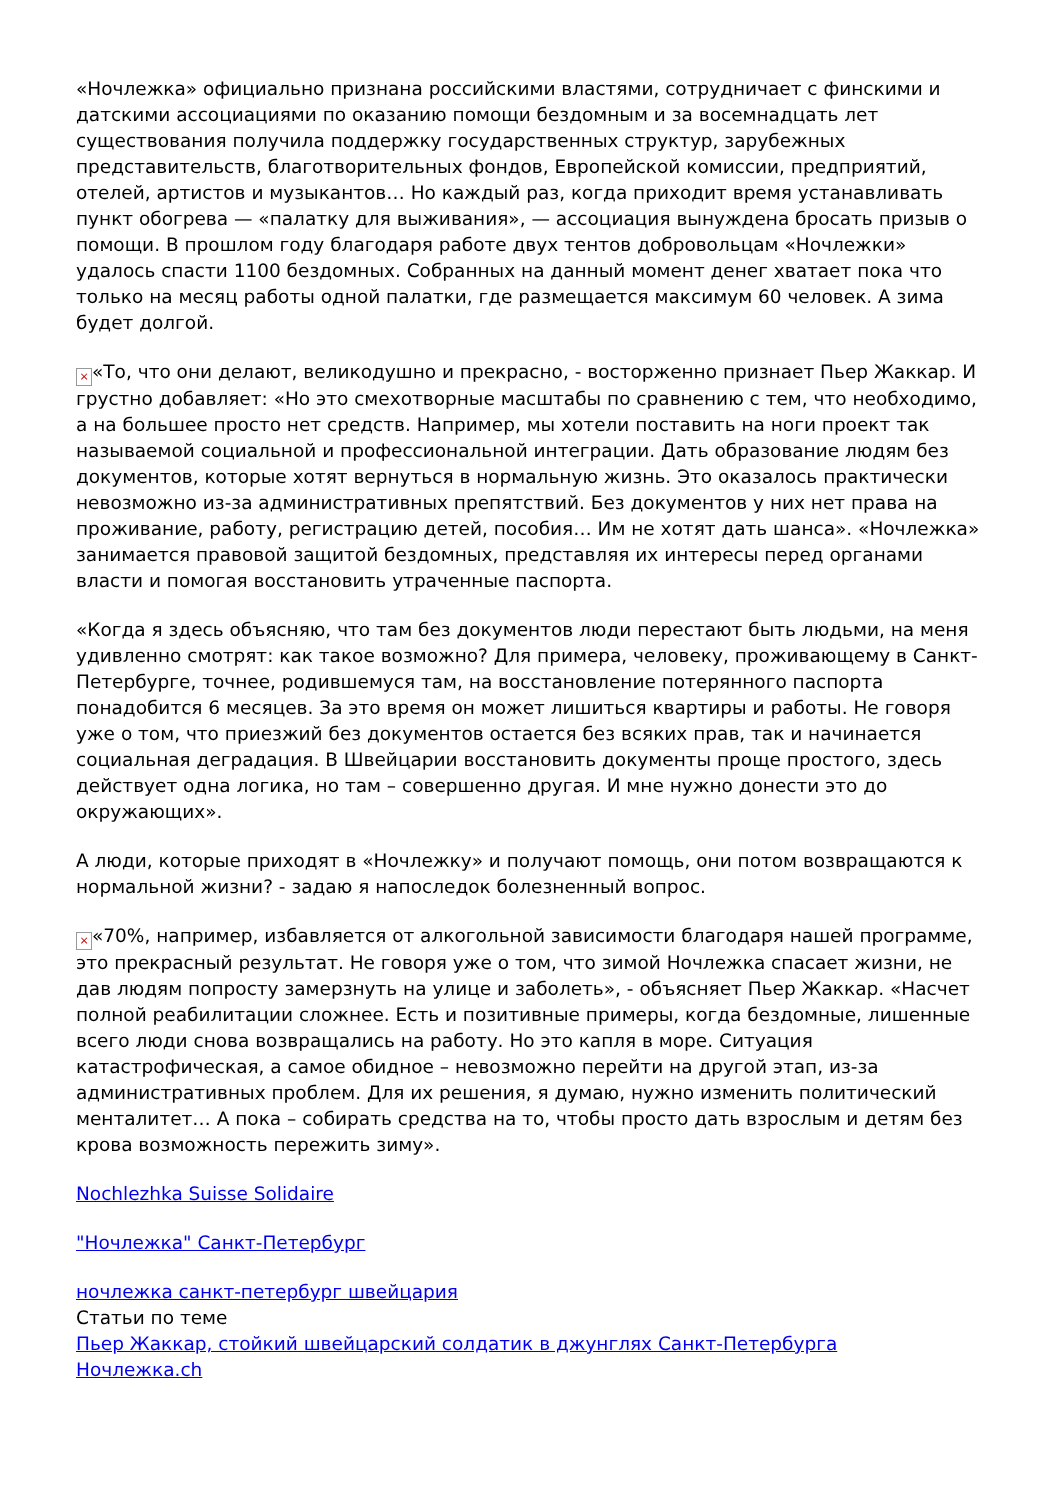«Ночлежка» официально признана российскими властями, сотрудничает с финскими и датскими ассоциациями по оказанию помощи бездомным и за восемнадцать лет существования получила поддержку государственных структур, зарубежных представительств, благотворительных фондов, Европейской комиссии, предприятий, отелей, артистов и музыкантов… Но каждый раз, когда приходит время устанавливать пункт обогрева — «палатку для выживания», — ассоциация вынуждена бросать призыв о помощи. В прошлом году благодаря работе двух тентов добровольцам «Ночлежки» удалось спасти 1100 бездомных. Собранных на данный момент денег хватает пока что только на месяц работы одной палатки, где размещается максимум 60 человек. А зима будет долгой.
× «То, что они делают, великодушно и прекрасно, - восторженно признает Пьер Жаккар. И грустно добавляет: «Но это смехотворные масштабы по сравнению с тем, что необходимо, а на большее просто нет средств. Например, мы хотели поставить на ноги проект так называемой социальной и профессиональной интеграции. Дать образование людям без документов, которые хотят вернуться в нормальную жизнь. Это оказалось практически невозможно из-за административных препятствий. Без документов у них нет права на проживание, работу, регистрацию детей, пособия… Им не хотят дать шанса». «Ночлежка» занимается правовой защитой бездомных, представляя их интересы перед органами власти и помогая восстановить утраченные паспорта.
«Когда я здесь объясняю, что там без документов люди перестают быть людьми, на меня удивленно смотрят: как такое возможно? Для примера, человеку, проживающему в Санкт-Петербурге, точнее, родившемуся там, на восстановление потерянного паспорта понадобится 6 месяцев. За это время он может лишиться квартиры и работы. Не говоря уже о том, что приезжий без документов остается без всяких прав, так и начинается социальная деградация. В Швейцарии восстановить документы проще простого, здесь действует одна логика, но там – совершенно другая. И мне нужно донести это до окружающих».
А люди, которые приходят в «Ночлежку» и получают помощь, они потом возвращаются к нормальной жизни? - задаю я напоследок болезненный вопрос.
× «70%, например, избавляется от алкогольной зависимости благодаря нашей программе, это прекрасный результат. Не говоря уже о том, что зимой Ночлежка спасает жизни, не дав людям попросту замерзнуть на улице и заболеть», - объясняет Пьер Жаккар. «Насчет полной реабилитации сложнее. Есть и позитивные примеры, когда бездомные, лишенные всего люди снова возвращались на работу. Но это капля в море. Ситуация катастрофическая, а самое обидное – невозможно перейти на другой этап, из-за административных проблем. Для их решения, я думаю, нужно изменить политический менталитет… А пока – собирать средства на то, чтобы просто дать взрослым и детям без крова возможность пережить зиму».
Nochlezhka Suisse Solidaire
"Ночлежка" Санкт-Петербург
ночлежка санкт-петербург швейцария
Статьи по теме
Пьер Жаккар, стойкий швейцарский солдатик в джунглях Санкт-Петербурга
Ночлежка.ch